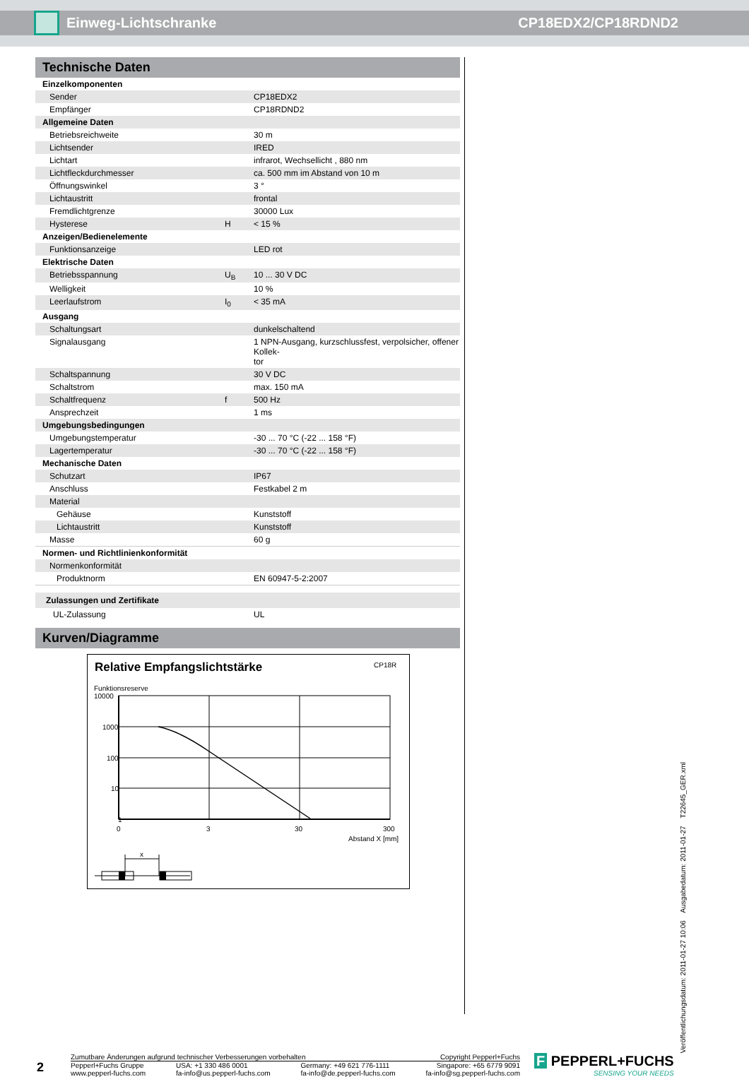Einweg-Lichtschranke CP18EDX2/CP18RDND2
Technische Daten
| Einzelkomponenten | | |
| Sender | | CP18EDX2 |
| Empfänger | | CP18RDND2 |
| Allgemeine Daten | | |
| Betriebsreichweite | | 30 m |
| Lichtsender | | IRED |
| Lichtart | | infrarot, Wechsellicht , 880 nm |
| Lichtfleckdurchmesser | | ca. 500 mm im Abstand von 10 m |
| Öffnungswinkel | | 3 ° |
| Lichtaustritt | | frontal |
| Fremdlichtgrenze | | 30000 Lux |
| Hysterese | H | < 15 % |
| Anzeigen/Bedienelemente | | |
| Funktionsanzeige | | LED rot |
| Elektrische Daten | | |
| Betriebsspannung | U<sub>B</sub> | 10 ... 30 V DC |
| Welligkeit | | 10 % |
| Leerlaufstrom | I<sub>0</sub> | < 35 mA |
| Ausgang | | |
| Schaltungsart | | dunkelschaltend |
| Signalausgang | | 1 NPN-Ausgang, kurzschlussfest, verpolsicher, offener Kollek- tor |
| Schaltspannung | | 30 V DC |
| Schaltstrom | | max. 150 mA |
| Schaltfrequenz | f | 500 Hz |
| Ansprechzeit | | 1 ms |
| Umgebungsbedingungen | | |
| Umgebungstemperatur | | -30 ... 70 °C (-22 ... 158 °F) |
| Lagertemperatur | | -30 ... 70 °C (-22 ... 158 °F) |
| Mechanische Daten | | |
| Schutzart | | IP67 |
| Anschluss | | Festkabel 2 m |
| Material | | |
| Gehäuse | | Kunststoff |
| Lichtaustritt | | Kunststoff |
| Masse | | 60 g |
| Normen- und Richtlinienkonformität | | |
| Normenkonformität | | |
| Produktnorm | | EN 60947-5-2:2007 |
| Zulassungen und Zertifikate | | |
| UL-Zulassung | | UL |
Kurven/Diagramme
Relative Empfangslichtstärke
CP18R
Funktionsreserve
10000
1000
100
10
1
x
0
3
30
300
Abstand X [mm]
Veröffentlichungsdatum: 2011-01-27 10:06 Ausgabedatum: 2011-01-27 T22645_GER.xml
2
Zumutbare Änderungen aufgrund technischer Verbesserungen vorbehalten Copyright Pepperl+Fuchs
Pepperl+Fuchs Gruppe
www.pepperl-fuchs.com USA: +1 330 486 0001
fa-info@us.pepperl-fuchs.com Germany: +49 621 776-1111
fa-info@de.pepperl-fuchs.com Singapore: +65 6779 9091
fa-info@sg.pepperl-fuchs.com
F PEPPERL+FUCHS
SENSING YOUR NEEDS